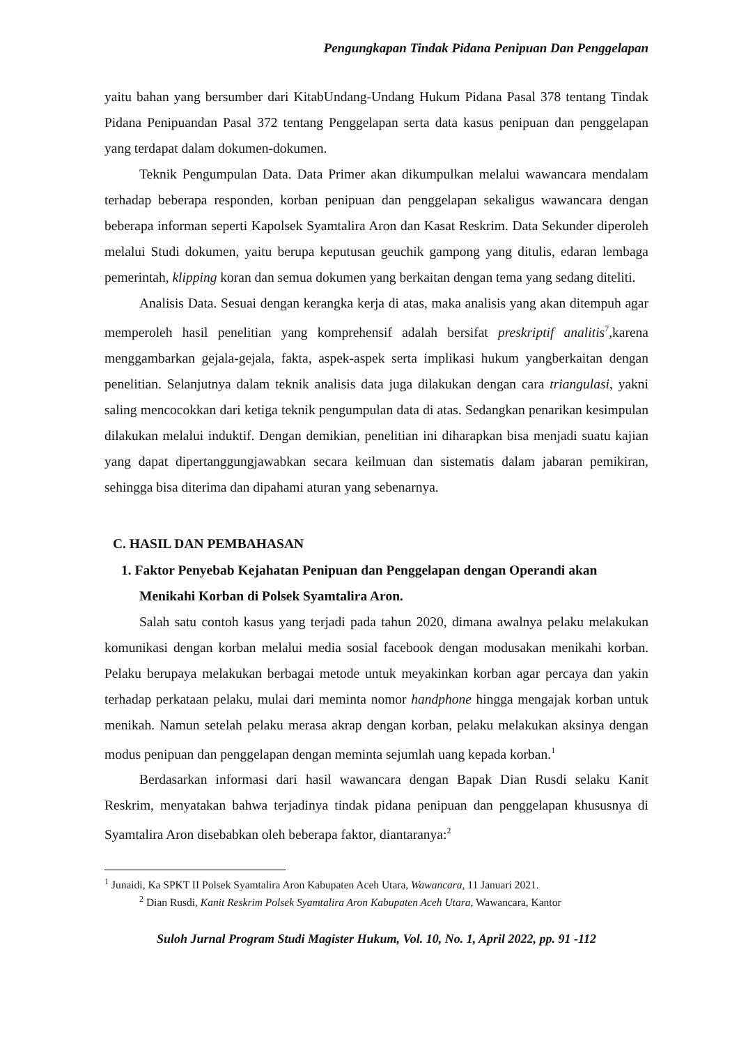Pengungkapan Tindak Pidana Penipuan Dan Penggelapan
yaitu bahan yang bersumber dari KitabUndang-Undang Hukum Pidana Pasal 378 tentang Tindak Pidana Penipuandan Pasal 372 tentang Penggelapan serta data kasus penipuan dan penggelapan yang terdapat dalam dokumen-dokumen.
Teknik Pengumpulan Data. Data Primer akan dikumpulkan melalui wawancara mendalam terhadap beberapa responden, korban penipuan dan penggelapan sekaligus wawancara dengan beberapa informan seperti Kapolsek Syamtalira Aron dan Kasat Reskrim. Data Sekunder diperoleh melalui Studi dokumen, yaitu berupa keputusan geuchik gampong yang ditulis, edaran lembaga pemerintah, klipping koran dan semua dokumen yang berkaitan dengan tema yang sedang diteliti.
Analisis Data. Sesuai dengan kerangka kerja di atas, maka analisis yang akan ditempuh agar memperoleh hasil penelitian yang komprehensif adalah bersifat preskriptif analitis<sup>7</sup>,karena menggambarkan gejala-gejala, fakta, aspek-aspek serta implikasi hukum yangberkaitan dengan penelitian. Selanjutnya dalam teknik analisis data juga dilakukan dengan cara triangulasi, yakni saling mencocokkan dari ketiga teknik pengumpulan data di atas. Sedangkan penarikan kesimpulan dilakukan melalui induktif. Dengan demikian, penelitian ini diharapkan bisa menjadi suatu kajian yang dapat dipertanggungjawabkan secara keilmuan dan sistematis dalam jabaran pemikiran, sehingga bisa diterima dan dipahami aturan yang sebenarnya.
C. HASIL DAN PEMBAHASAN
1. Faktor Penyebab Kejahatan Penipuan dan Penggelapan dengan Operandi akan Menikahi Korban di Polsek Syamtalira Aron.
Salah satu contoh kasus yang terjadi pada tahun 2020, dimana awalnya pelaku melakukan komunikasi dengan korban melalui media sosial facebook dengan modusakan menikahi korban. Pelaku berupaya melakukan berbagai metode untuk meyakinkan korban agar percaya dan yakin terhadap perkataan pelaku, mulai dari meminta nomor handphone hingga mengajak korban untuk menikah. Namun setelah pelaku merasa akrap dengan korban, pelaku melakukan aksinya dengan modus penipuan dan penggelapan dengan meminta sejumlah uang kepada korban.<sup>1</sup>
Berdasarkan informasi dari hasil wawancara dengan Bapak Dian Rusdi selaku Kanit Reskrim, menyatakan bahwa terjadinya tindak pidana penipuan dan penggelapan khususnya di Syamtalira Aron disebabkan oleh beberapa faktor, diantaranya:<sup>2</sup>
<sup>1</sup> Junaidi, Ka SPKT II Polsek Syamtalira Aron Kabupaten Aceh Utara, Wawancara, 11 Januari 2021.
<sup>2</sup> Dian Rusdi, Kanit Reskrim Polsek Syamtalira Aron Kabupaten Aceh Utara, Wawancara, Kantor
Suloh Jurnal Program Studi Magister Hukum, Vol. 10, No. 1, April 2022, pp. 91 -112